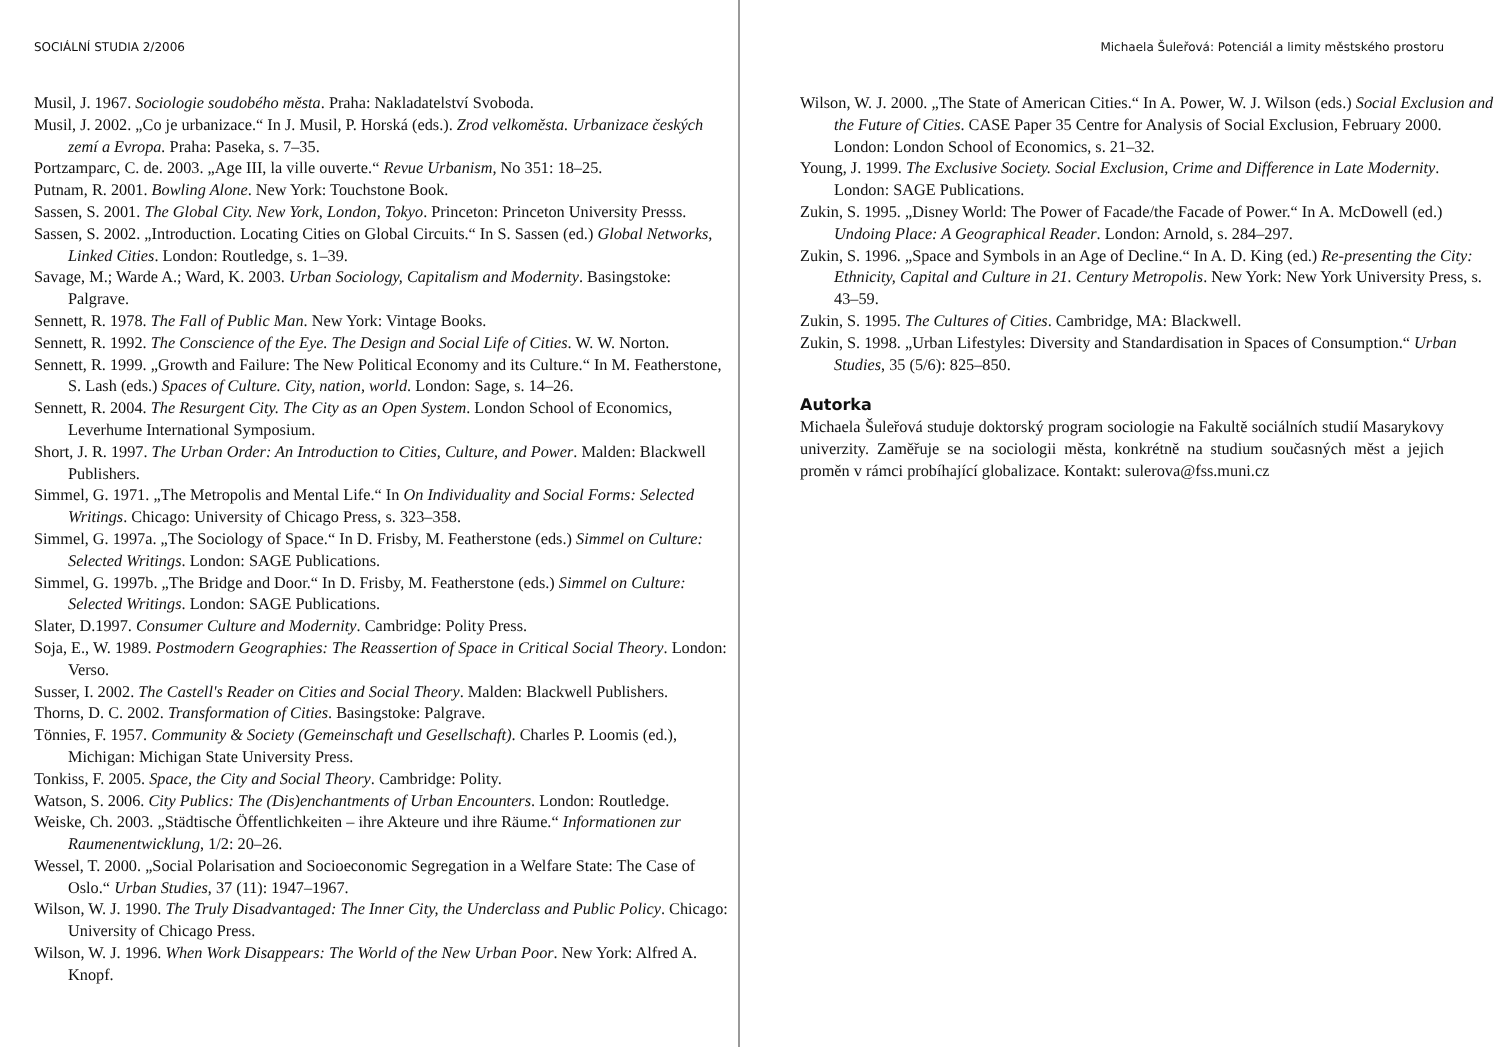SOCIÁLNÍ STUDIA 2/2006
Musil, J. 1967. Sociologie soudobého města. Praha: Nakladatelství Svoboda.
Musil, J. 2002. „Co je urbanizace.“ In J. Musil, P. Horská (eds.). Zrod velkoměsta. Urbanizace českých zemí a Evropa. Praha: Paseka, s. 7–35.
Portzamparc, C. de. 2003. „Age III, la ville ouverte.“ Revue Urbanism, No 351: 18–25.
Putnam, R. 2001. Bowling Alone. New York: Touchstone Book.
Sassen, S. 2001. The Global City. New York, London, Tokyo. Princeton: Princeton University Presss.
Sassen, S. 2002. „Introduction. Locating Cities on Global Circuits.“ In S. Sassen (ed.) Global Networks, Linked Cities. London: Routledge, s. 1–39.
Savage, M.; Warde A.; Ward, K. 2003. Urban Sociology, Capitalism and Modernity. Basingstoke: Palgrave.
Sennett, R. 1978. The Fall of Public Man. New York: Vintage Books.
Sennett, R. 1992. The Conscience of the Eye. The Design and Social Life of Cities. W. W. Norton.
Sennett, R. 1999. „Growth and Failure: The New Political Economy and its Culture.“ In M. Featherstone, S. Lash (eds.) Spaces of Culture. City, nation, world. London: Sage, s. 14–26.
Sennett, R. 2004. The Resurgent City. The City as an Open System. London School of Economics, Leverhume International Symposium.
Short, J. R. 1997. The Urban Order: An Introduction to Cities, Culture, and Power. Malden: Blackwell Publishers.
Simmel, G. 1971. „The Metropolis and Mental Life.“ In On Individuality and Social Forms: Selected Writings. Chicago: University of Chicago Press, s. 323–358.
Simmel, G. 1997a. „The Sociology of Space.“ In D. Frisby, M. Featherstone (eds.) Simmel on Culture: Selected Writings. London: SAGE Publications.
Simmel, G. 1997b. „The Bridge and Door.“ In D. Frisby, M. Featherstone (eds.) Simmel on Culture: Selected Writings. London: SAGE Publications.
Slater, D.1997. Consumer Culture and Modernity. Cambridge: Polity Press.
Soja, E., W. 1989. Postmodern Geographies: The Reassertion of Space in Critical Social Theory. London: Verso.
Susser, I. 2002. The Castell's Reader on Cities and Social Theory. Malden: Blackwell Publishers.
Thorns, D. C. 2002. Transformation of Cities. Basingstoke: Palgrave.
Tönnies, F. 1957. Community & Society (Gemeinschaft und Gesellschaft). Charles P. Loomis (ed.), Michigan: Michigan State University Press.
Tonkiss, F. 2005. Space, the City and Social Theory. Cambridge: Polity.
Watson, S. 2006. City Publics: The (Dis)enchantments of Urban Encounters. London: Routledge.
Weiske, Ch. 2003. „Städtische Öffentlichkeiten – ihre Akteure und ihre Räume.“ Informationen zur Raumenentwicklung, 1/2: 20–26.
Wessel, T. 2000. „Social Polarisation and Socioeconomic Segregation in a Welfare State: The Case of Oslo.“ Urban Studies, 37 (11): 1947–1967.
Wilson, W. J. 1990. The Truly Disadvantaged: The Inner City, the Underclass and Public Policy. Chicago: University of Chicago Press.
Wilson, W. J. 1996. When Work Disappears: The World of the New Urban Poor. New York: Alfred A. Knopf.
Michaela Šuleřová: Potenciál a limity městského prostoru
Wilson, W. J. 2000. „The State of American Cities.“ In A. Power, W. J. Wilson (eds.) Social Exclusion and the Future of Cities. CASE Paper 35 Centre for Analysis of Social Exclusion, February 2000. London: London School of Economics, s. 21–32.
Young, J. 1999. The Exclusive Society. Social Exclusion, Crime and Difference in Late Modernity. London: SAGE Publications.
Zukin, S. 1995. „Disney World: The Power of Facade/the Facade of Power.“ In A. McDowell (ed.) Undoing Place: A Geographical Reader. London: Arnold, s. 284–297.
Zukin, S. 1996. „Space and Symbols in an Age of Decline.“ In A. D. King (ed.) Re-presenting the City: Ethnicity, Capital and Culture in 21. Century Metropolis. New York: New York University Press, s. 43–59.
Zukin, S. 1995. The Cultures of Cities. Cambridge, MA: Blackwell.
Zukin, S. 1998. „Urban Lifestyles: Diversity and Standardisation in Spaces of Consumption.“ Urban Studies, 35 (5/6): 825–850.
Autorka
Michaela Šuleřová studuje doktorský program sociologie na Fakultě sociálních studií Masarykovy univerzity. Zaměřuje se na sociologii města, konkrétně na studium současných měst a jejich proměn v rámci probíhající globalizace. Kontakt: sulerova@fss.muni.cz